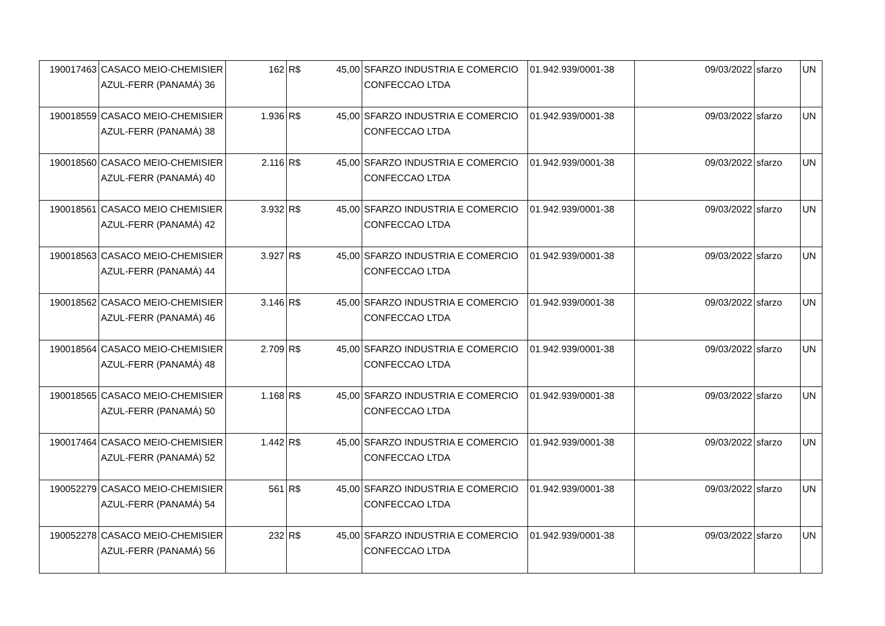| 190017463 | CASACO MEIO-CHEMISIER AZUL-FERR (PANAMÁ) 36 | 162 | R$ | 45,00 | SFARZO INDUSTRIA E COMERCIO CONFECCAO LTDA | 01.942.939/0001-38 | 09/03/2022 | sfarzo | UN |
| 190018559 | CASACO MEIO-CHEMISIER AZUL-FERR (PANAMÁ) 38 | 1.936 | R$ | 45,00 | SFARZO INDUSTRIA E COMERCIO CONFECCAO LTDA | 01.942.939/0001-38 | 09/03/2022 | sfarzo | UN |
| 190018560 | CASACO MEIO-CHEMISIER AZUL-FERR (PANAMÁ) 40 | 2.116 | R$ | 45,00 | SFARZO INDUSTRIA E COMERCIO CONFECCAO LTDA | 01.942.939/0001-38 | 09/03/2022 | sfarzo | UN |
| 190018561 | CASACO MEIO CHEMISIER AZUL-FERR (PANAMÁ) 42 | 3.932 | R$ | 45,00 | SFARZO INDUSTRIA E COMERCIO CONFECCAO LTDA | 01.942.939/0001-38 | 09/03/2022 | sfarzo | UN |
| 190018563 | CASACO MEIO-CHEMISIER AZUL-FERR (PANAMÁ) 44 | 3.927 | R$ | 45,00 | SFARZO INDUSTRIA E COMERCIO CONFECCAO LTDA | 01.942.939/0001-38 | 09/03/2022 | sfarzo | UN |
| 190018562 | CASACO MEIO-CHEMISIER AZUL-FERR (PANAMÁ) 46 | 3.146 | R$ | 45,00 | SFARZO INDUSTRIA E COMERCIO CONFECCAO LTDA | 01.942.939/0001-38 | 09/03/2022 | sfarzo | UN |
| 190018564 | CASACO MEIO-CHEMISIER AZUL-FERR (PANAMÁ) 48 | 2.709 | R$ | 45,00 | SFARZO INDUSTRIA E COMERCIO CONFECCAO LTDA | 01.942.939/0001-38 | 09/03/2022 | sfarzo | UN |
| 190018565 | CASACO MEIO-CHEMISIER AZUL-FERR (PANAMÁ) 50 | 1.168 | R$ | 45,00 | SFARZO INDUSTRIA E COMERCIO CONFECCAO LTDA | 01.942.939/0001-38 | 09/03/2022 | sfarzo | UN |
| 190017464 | CASACO MEIO-CHEMISIER AZUL-FERR (PANAMÁ) 52 | 1.442 | R$ | 45,00 | SFARZO INDUSTRIA E COMERCIO CONFECCAO LTDA | 01.942.939/0001-38 | 09/03/2022 | sfarzo | UN |
| 190052279 | CASACO MEIO-CHEMISIER AZUL-FERR (PANAMÁ) 54 | 561 | R$ | 45,00 | SFARZO INDUSTRIA E COMERCIO CONFECCAO LTDA | 01.942.939/0001-38 | 09/03/2022 | sfarzo | UN |
| 190052278 | CASACO MEIO-CHEMISIER AZUL-FERR (PANAMÁ) 56 | 232 | R$ | 45,00 | SFARZO INDUSTRIA E COMERCIO CONFECCAO LTDA | 01.942.939/0001-38 | 09/03/2022 | sfarzo | UN |